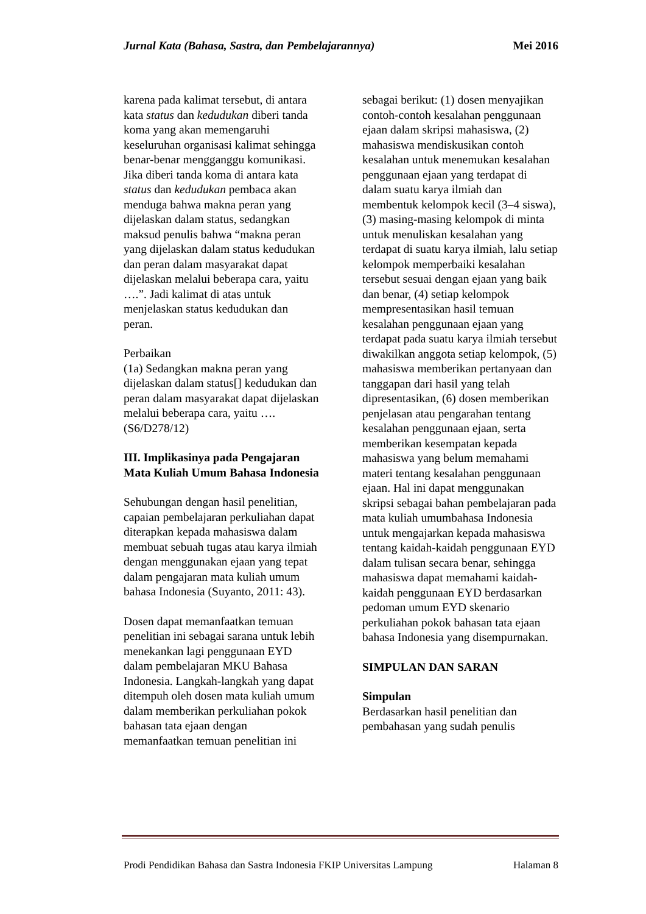Jurnal Kata (Bahasa, Sastra, dan Pembelajarannya) Mei 2016
karena pada kalimat tersebut, di antara kata status dan kedudukan diberi tanda koma yang akan memengaruhi keseluruhan organisasi kalimat sehingga benar-benar mengganggu komunikasi. Jika diberi tanda koma di antara kata status dan kedudukan pembaca akan menduga bahwa makna peran yang dijelaskan dalam status, sedangkan maksud penulis bahwa “makna peran yang dijelaskan dalam status kedudukan dan peran dalam masyarakat dapat dijelaskan melalui beberapa cara, yaitu ….”. Jadi kalimat di atas untuk menjelaskan status kedudukan dan peran.
Perbaikan
(1a) Sedangkan makna peran yang dijelaskan dalam status[] kedudukan dan peran dalam masyarakat dapat dijelaskan melalui beberapa cara, yaitu …. (S6/D278/12)
III. Implikasinya pada Pengajaran Mata Kuliah Umum Bahasa Indonesia
Sehubungan dengan hasil penelitian, capaian pembelajaran perkuliahan dapat diterapkan kepada mahasiswa dalam membuat sebuah tugas atau karya ilmiah dengan menggunakan ejaan yang tepat dalam pengajaran mata kuliah umum bahasa Indonesia (Suyanto, 2011: 43).
Dosen dapat memanfaatkan temuan penelitian ini sebagai sarana untuk lebih menekankan lagi penggunaan EYD dalam pembelajaran MKU Bahasa Indonesia. Langkah-langkah yang dapat ditempuh oleh dosen mata kuliah umum dalam memberikan perkuliahan pokok bahasan tata ejaan dengan memanfaatkan temuan penelitian ini
sebagai berikut: (1) dosen menyajikan contoh-contoh kesalahan penggunaan ejaan dalam skripsi mahasiswa, (2) mahasiswa mendiskusikan contoh kesalahan untuk menemukan kesalahan penggunaan ejaan yang terdapat di dalam suatu karya ilmiah dan membentuk kelompok kecil (3–4 siswa), (3) masing-masing kelompok di minta untuk menuliskan kesalahan yang terdapat di suatu karya ilmiah, lalu setiap kelompok memperbaiki kesalahan tersebut sesuai dengan ejaan yang baik dan benar, (4) setiap kelompok mempresentasikan hasil temuan kesalahan penggunaan ejaan yang terdapat pada suatu karya ilmiah tersebut diwakilkan anggota setiap kelompok, (5) mahasiswa memberikan pertanyaan dan tanggapan dari hasil yang telah dipresentasikan, (6) dosen memberikan penjelasan atau pengarahan tentang kesalahan penggunaan ejaan, serta memberikan kesempatan kepada mahasiswa yang belum memahami materi tentang kesalahan penggunaan ejaan. Hal ini dapat menggunakan skripsi sebagai bahan pembelajaran pada mata kuliah umumbahasa Indonesia untuk mengajarkan kepada mahasiswa tentang kaidah-kaidah penggunaan EYD dalam tulisan secara benar, sehingga mahasiswa dapat memahami kaidah-kaidah penggunaan EYD berdasarkan pedoman umum EYD skenario perkuliahan pokok bahasan tata ejaan bahasa Indonesia yang disempurnakan.
SIMPULAN DAN SARAN
Simpulan
Berdasarkan hasil penelitian dan pembahasan yang sudah penulis
Prodi Pendidikan Bahasa dan Sastra Indonesia FKIP Universitas Lampung Halaman 8